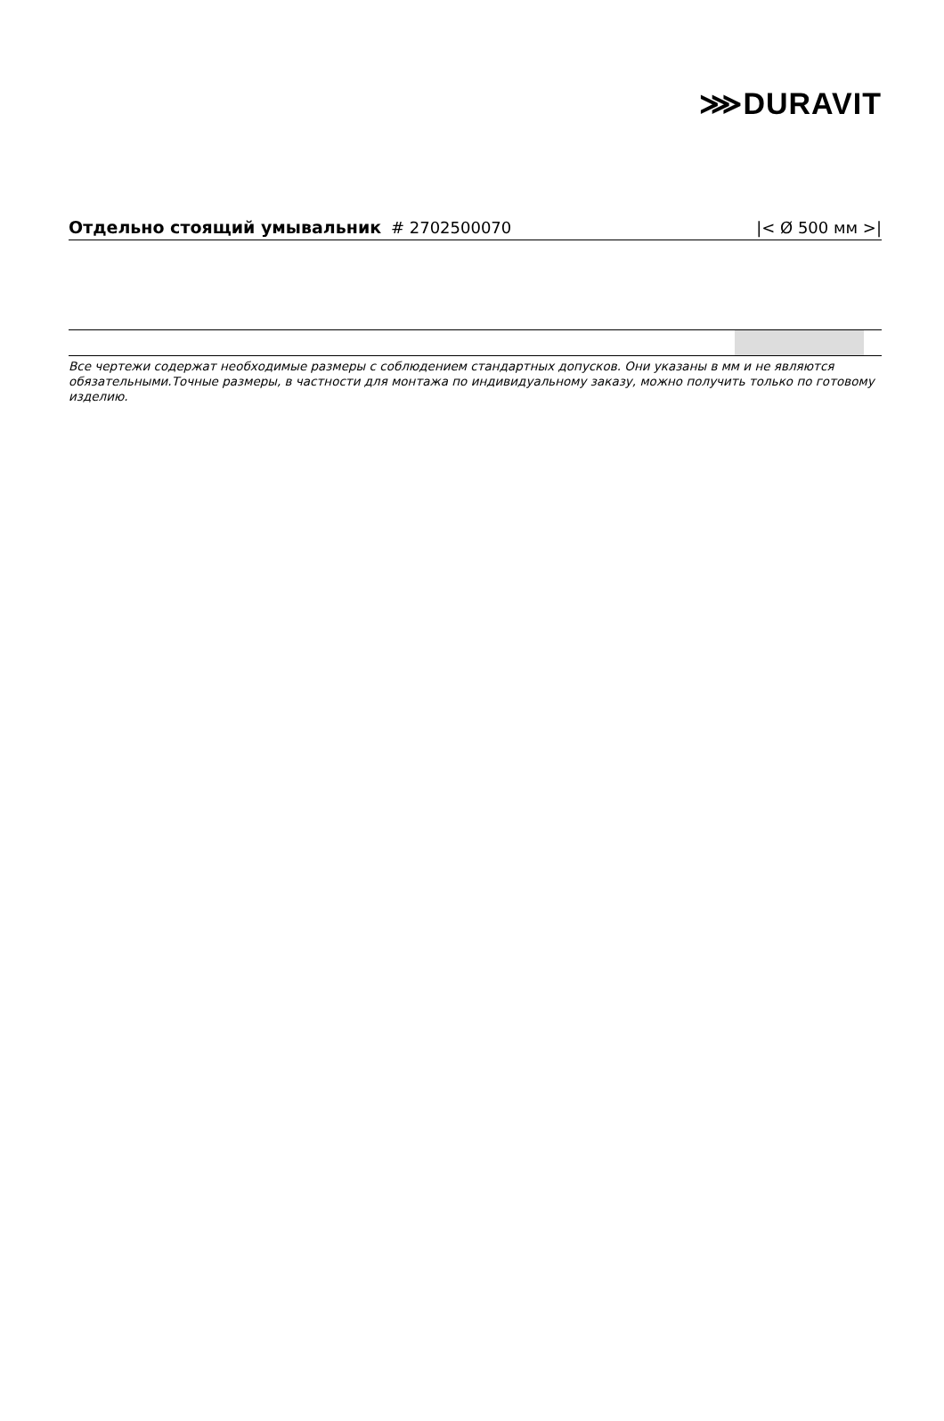⋙DURAVIT
Отдельно стоящий умывальник # 2702500070
|< Ø 500 мм >|
Все чертежи содержат необходимые размеры с соблюдением стандартных допусков. Они указаны в мм и не являются обязательными.Точные размеры, в частности для монтажа по индивидуальному заказу, можно получить только по готовому изделию.